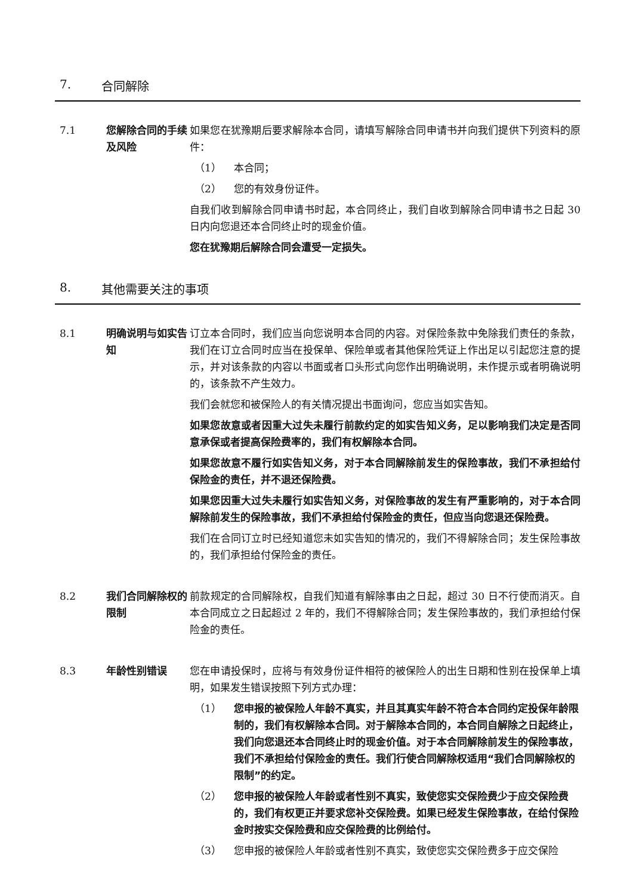7. 合同解除
7.1 您解除合同的手续及风险
如果您在犹豫期后要求解除本合同，请填写解除合同申请书并向我们提供下列资料的原件：
（1） 本合同；
（2） 您的有效身份证件。
自我们收到解除合同申请书时起，本合同终止，我们自收到解除合同申请书之日起 30 日内向您退还本合同终止时的现金价值。
您在犹豫期后解除合同会遭受一定损失。
8. 其他需要关注的事项
8.1 明确说明与如实告知
订立本合同时，我们应当向您说明本合同的内容。对保险条款中免除我们责任的条款，我们在订立合同时应当在投保单、保险单或者其他保险凭证上作出足以引起您注意的提示，并对该条款的内容以书面或者口头形式向您作出明确说明，未作提示或者明确说明的，该条款不产生效力。
我们会就您和被保险人的有关情况提出书面询问，您应当如实告知。
如果您故意或者因重大过失未履行前款约定的如实告知义务，足以影响我们决定是否同意承保或者提高保险费率的，我们有权解除本合同。
如果您故意不履行如实告知义务，对于本合同解除前发生的保险事故，我们不承担给付保险金的责任，并不退还保险费。
如果您因重大过失未履行如实告知义务，对保险事故的发生有严重影响的，对于本合同解除前发生的保险事故，我们不承担给付保险金的责任，但应当向您退还保险费。
我们在合同订立时已经知道您未如实告知的情况的，我们不得解除合同；发生保险事故的，我们承担给付保险金的责任。
8.2 我们合同解除权的限制
前款规定的合同解除权，自我们知道有解除事由之日起，超过 30 日不行使而消灭。自本合同成立之日起超过 2 年的，我们不得解除合同；发生保险事故的，我们承担给付保险金的责任。
8.3 年龄性别错误 您在申请投保时，应将与有效身份证件相符的被保险人的出生日期和性别在投保单上填明，如果发生错误按照下列方式办理：
（1） 您申报的被保险人年龄不真实，并且其真实年龄不符合本合同约定投保年龄限制的，我们有权解除本合同。对于解除本合同的，本合同自解除之日起终止，我们向您退还本合同终止时的现金价值。对于本合同解除前发生的保险事故，我们不承担给付保险金的责任。我们行使合同解除权适用“我们合同解除权的限制”的约定。
（2） 您申报的被保险人年龄或者性别不真实，致使您实交保险费少于应交保险费的，我们有权更正并要求您补交保险费。如果已经发生保险事故，在给付保险金时按实交保险费和应交保险费的比例给付。
（3） 您申报的被保险人年龄或者性别不真实，致使您实交保险费多于应交保险